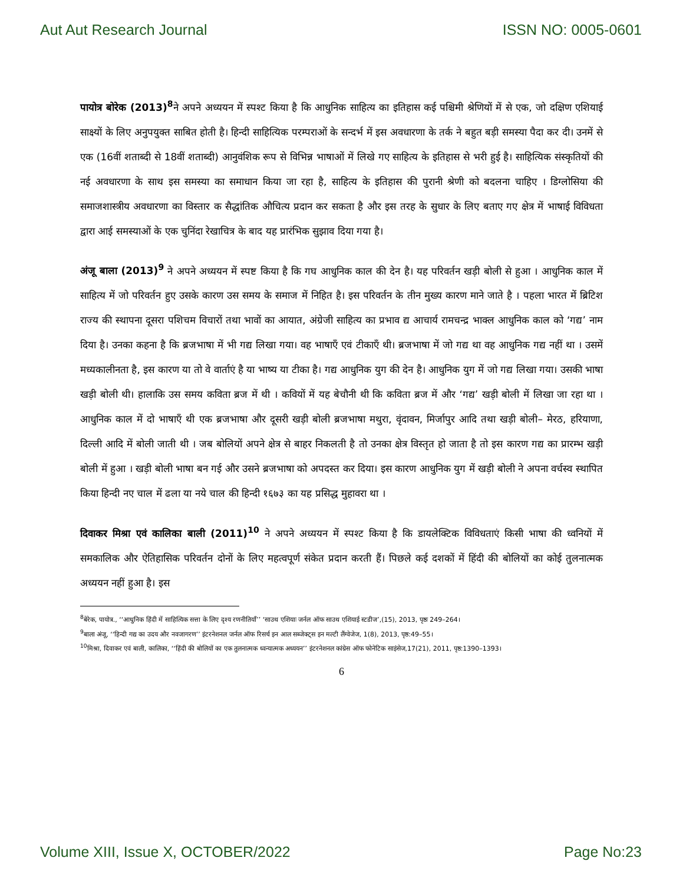Aut Aut Research Journal ISSN NO: 0005-0601
पायोत्र बोरेक (2013)<sup>8</sup>ने अपने अध्ययन में स्पश्ट किया है कि आधुनिक साहित्य का इतिहास कई पश्चिमी श्रेणियों में से एक, जो दक्षिण एशियाई साक्ष्यों के लिए अनुपयुक्त साबित होती है। हिन्दी साहित्यिक परम्पराओं के सन्दर्भ में इस अवधारणा के तर्क ने बहुत बड़ी समस्या पैदा कर दी। उनमें से एक (16वीं शताब्दी से 18वीं शताब्दी) आनुवंशिक रूप से विभिन्न भाषाओं में लिखे गए साहित्य के इतिहास से भरी हुई है। साहित्यिक संस्कृतियों की नई अवधारणा के साथ इस समस्या का समाधान किया जा रहा है, साहित्य के इतिहास की पुरानी श्रेणी को बदलना चाहिए । डिग्लोसिया की समाजशास्त्रीय अवधारणा का विस्तार क सैद्धांतिक औचित्य प्रदान कर सकता है और इस तरह के सुधार के लिए बताए गए क्षेत्र में भाषाई विविधता द्वारा आई समस्याओं के एक चुनिंदा रेखाचित्र के बाद यह प्रारंभिक सुझाव दिया गया है।
अंजू बाला (2013)<sup>9</sup> ने अपने अध्ययन में स्पष्ट किया है कि गघ आधुनिक काल की देन है। यह परिवर्तन खड़ी बोली से हुआ । आधुनिक काल में साहित्य में जो परिवर्तन हुए उसके कारण उस समय के समाज में निहित है। इस परिवर्तन के तीन मुख्य कारण माने जाते है । पहला भारत में ब्रिटिश राज्य की स्थापना दूसरा पशिचम विचारों तथा भावों का आयात, अंग्रेजी साहित्य का प्रभाव द्य आचार्य रामचन्द्र भाक्ल आधुनिक काल को ‘गद्य’ नाम दिया है। उनका कहना है कि ब्रजभाषा में भी गद्य लिखा गया। वह भाषाएँ एवं टीकाएँ थी। ब्रजभाषा में जो गद्य था वह आधुनिक गद्य नहीं था । उसमें मध्यकालीनता है, इस कारण या तो वे वार्ताएं है या भाष्य या टीका है। गद्य आधुनिक युग की देन है। आधुनिक युग में जो गद्य लिखा गया। उसकी भाषा खड़ी बोली थी। हालाकि उस समय कविता ब्रज में थी । कवियों में यह बेचौनी थी कि कविता ब्रज में और ‘गद्य’ खड़ी बोली में लिखा जा रहा था । आधुनिक काल में दो भाषाएँ थी एक ब्रजभाषा और दूसरी खड़ी बोली ब्रजभाषा मथुरा, वृंदावन, मिर्जापुर आदि तथा खड़ी बोली– मेरठ, हरियाणा, दिल्ली आदि में बोली जाती थी । जब बोलियों अपने क्षेत्र से बाहर निकलती है तो उनका क्षेत्र विस्तृत हो जाता है तो इस कारण गद्य का प्रारम्भ खड़ी बोली में हुआ । खड़ी बोली भाषा बन गई और उसने ब्रजभाषा को अपदस्त कर दिया। इस कारण आधुनिक युग में खड़ी बोली ने अपना वर्चस्व स्थापित किया हिन्दी नए चाल में ढला या नये चाल की हिन्दी १६७३ का यह प्रसिद्ध मुहावरा था ।
दिवाकर मिश्रा एवं कालिका बाली (2011)<sup>10</sup> ने अपने अध्ययन में स्पश्ट किया है कि डायलेक्टिक विविधताएं किसी भाषा की ध्वनियों में समकालिक और ऐतिहासिक परिवर्तन दोनों के लिए महत्वपूर्ण संकेत प्रदान करती हैं। पिछले कई दशकों में हिंदी की बोलियों का कोई तुलनात्मक अध्ययन नहीं हुआ है। इस
<sup>8</sup> बेरेक, पायोत्र., ‘‘आधुनिक हिंदी में साहित्यिक सत्ता के लिए दृश्य रणनीतियाँ’’ ‘साउथ एशियाः जर्नल ऑफ साउथ एशियाई स्टडीज’,(15), 2013, पृष्ठः 249–264।
<sup>9</sup> बाला अंजू, ‘‘हिन्दी गद्य का उदय और नवजागरण’’ इंटरनेशनल जर्नल ऑफ रिसर्च इन आल सब्जेक्ट्स इन मल्टी लैंग्वेजेज, 1(8), 2013, पृष्ठ:49–55।
<sup>10</sup> मिश्रा, दिवाकर एवं बाली, कालिका, ‘‘हिंदी की बोलियों का एक तुलनात्मक ध्वन्यात्मक अध्ययन’’ इंटरनेशनल कांग्रेस ऑफ फोनेटिक साइंसेज,17(21), 2011, पृष्ठ:1390–1393।
6
Volume XIII, Issue X, OCTOBER/2022 Page No:23